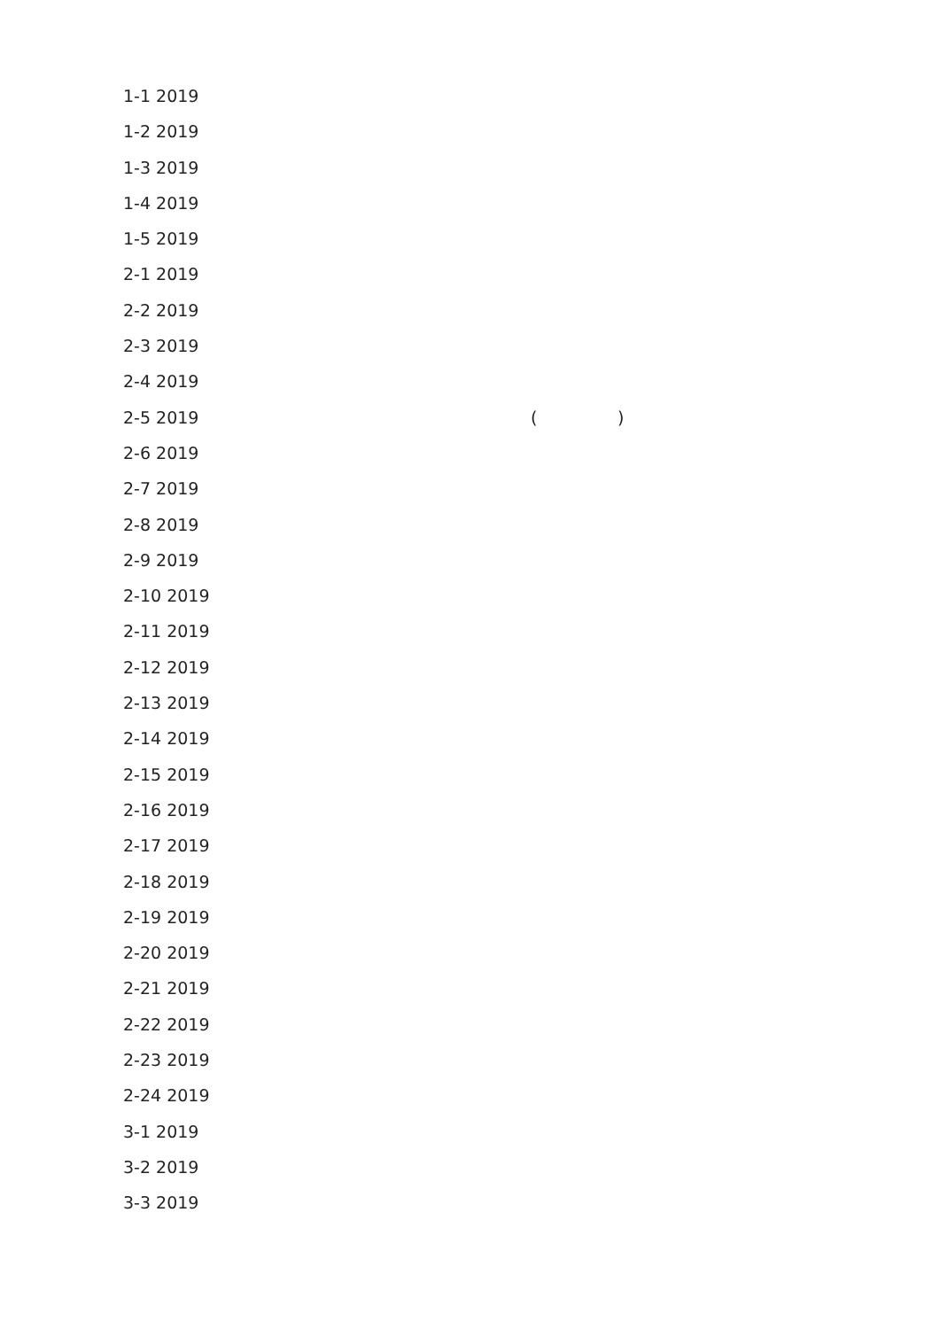1-1 2019
1-2 2019
1-3 2019
1-4 2019
1-5 2019
2-1 2019
2-2 2019
2-3 2019
2-4 2019
2-5 2019 ( )
2-6 2019
2-7 2019
2-8 2019
2-9 2019
2-10 2019
2-11 2019
2-12 2019
2-13 2019
2-14 2019
2-15 2019
2-16 2019
2-17 2019
2-18 2019
2-19 2019
2-20 2019
2-21 2019
2-22 2019
2-23 2019
2-24 2019
3-1 2019
3-2 2019
3-3 2019